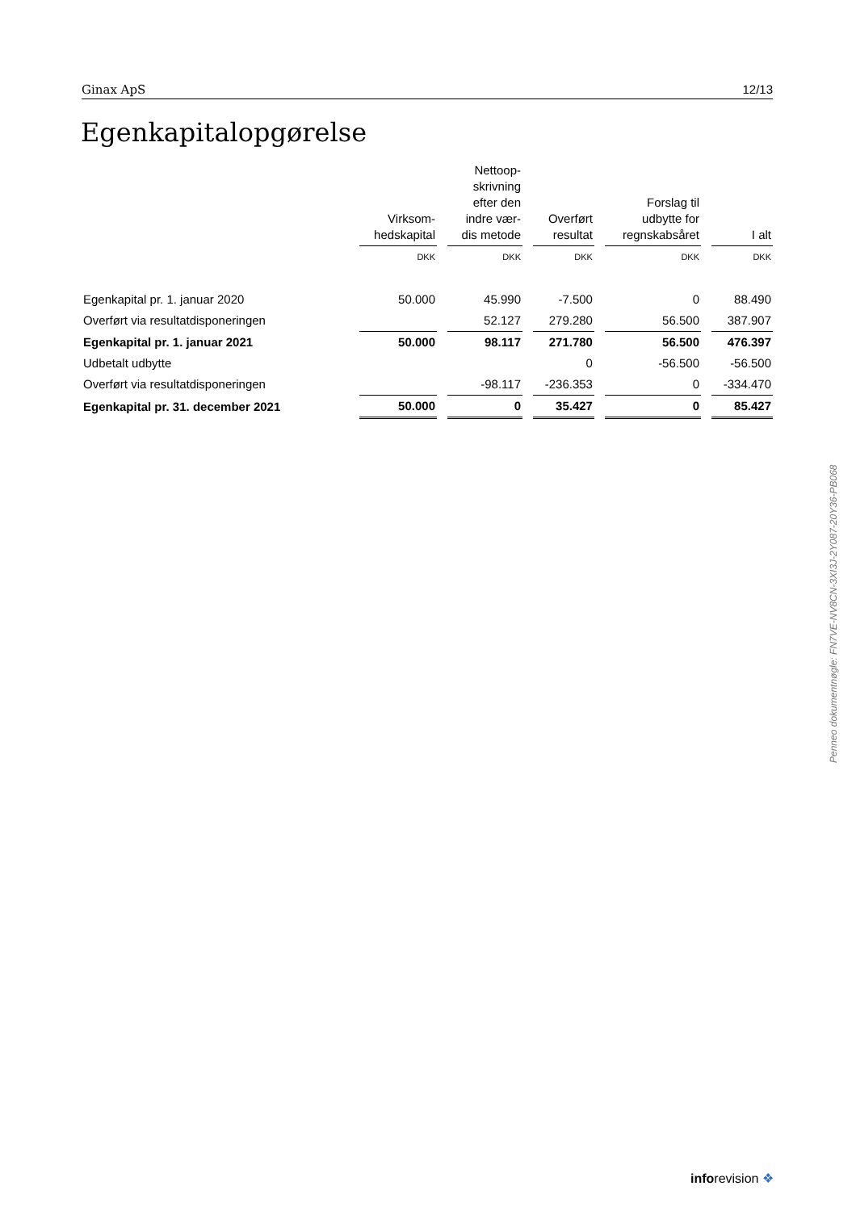Ginax ApS 12/13
Egenkapitalopgørelse
| | Virksom- hedskapital | | Nettoop- skrivning efter den indre vær- dis metode | | Overført resultat | | Forslag til udbytte for regnskabsåret | | I alt |
| | DKK | | DKK | | DKK | | DKK | | DKK |
| Egenkapital pr. 1. januar 2020 | 50.000 | | 45.990 | | -7.500 | | 0 | | 88.490 |
| Overført via resultatdisponeringen | | | 52.127 | | 279.280 | | 56.500 | | 387.907 |
| Egenkapital pr. 1. januar 2021 | 50.000 | | 98.117 | | 271.780 | | 56.500 | | 476.397 |
| Udbetalt udbytte | | | | | 0 | | -56.500 | | -56.500 |
| Overført via resultatdisponeringen | | | -98.117 | | -236.353 | | 0 | | -334.470 |
| Egenkapital pr. 31. december 2021 | 50.000 | | 0 | | 35.427 | | 0 | | 85.427 |
Penneo dokumentnøgle: FN7VE-NV8CN-3XI3J-2Y087-20Y36-PB068
inforevision ❖